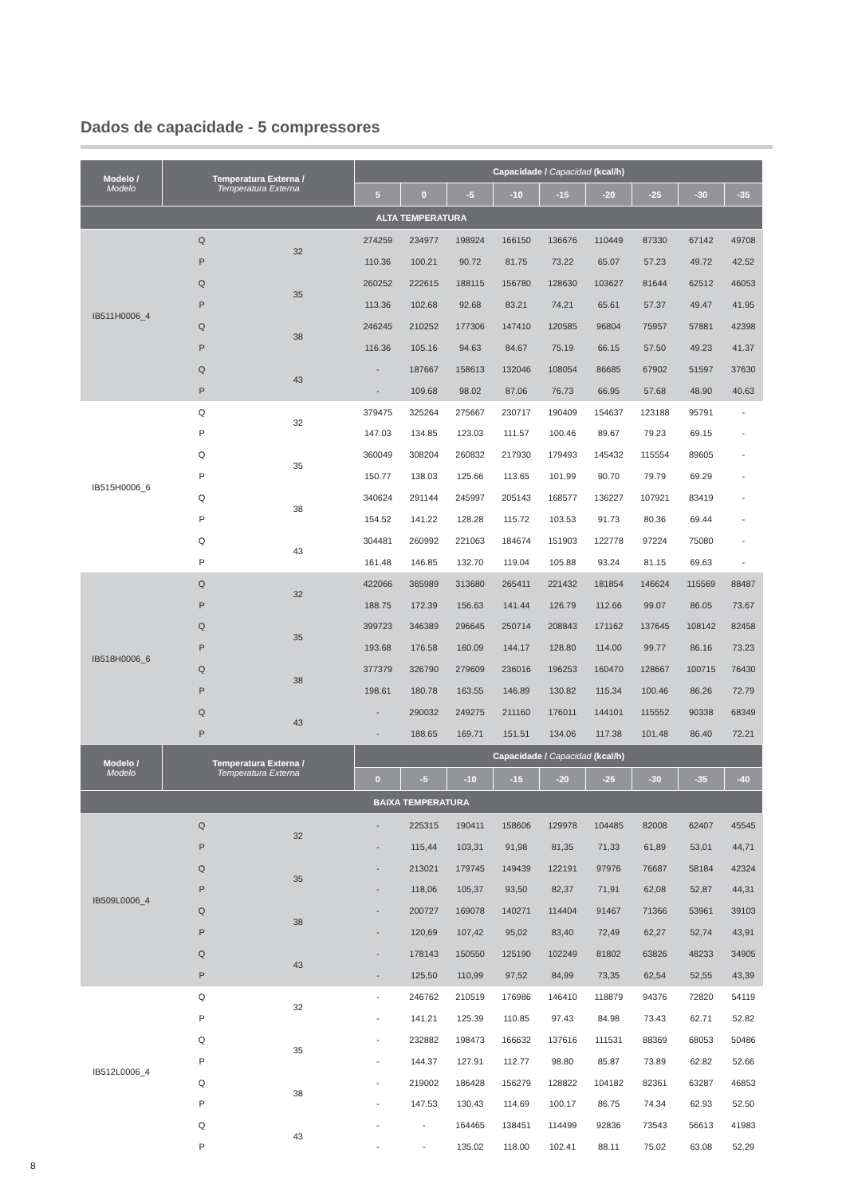Dados de capacidade - 5 compressores
| Modelo / Modelo | Temperatura Externa / Temperatura Externa | | Capacidade / Capacidad (kcal/h) | | | | | | | | |
| --- | --- | --- | --- | --- | --- | --- | --- | --- | --- | --- | --- |
| | | | 5 | 0 | -5 | -10 | -15 | -20 | -25 | -30 | -35 |
| ALTA TEMPERATURA | | | | | | | | | | | |
| IB511H0006_4 | Q | 32 | 274259 | 234977 | 198924 | 166150 | 136676 | 110449 | 87330 | 67142 | 49708 |
| | P | | 110.36 | 100.21 | 90.72 | 81.75 | 73.22 | 65.07 | 57.23 | 49.72 | 42.52 |
| | Q | 35 | 260252 | 222615 | 188115 | 156780 | 128630 | 103627 | 81644 | 62512 | 46053 |
| | P | | 113.36 | 102.68 | 92.68 | 83.21 | 74.21 | 65.61 | 57.37 | 49.47 | 41.95 |
| | Q | 38 | 246245 | 210252 | 177306 | 147410 | 120585 | 96804 | 75957 | 57881 | 42398 |
| | P | | 116.36 | 105.16 | 94.63 | 84.67 | 75.19 | 66.15 | 57.50 | 49.23 | 41.37 |
| | Q | 43 | - | 187667 | 158613 | 132046 | 108054 | 86685 | 67902 | 51597 | 37630 |
| | P | | - | 109.68 | 98.02 | 87.06 | 76.73 | 66.95 | 57.68 | 48.90 | 40.63 |
| IB515H0006_6 | Q | 32 | 379475 | 325264 | 275667 | 230717 | 190409 | 154637 | 123188 | 95791 | - |
| | P | | 147.03 | 134.85 | 123.03 | 111.57 | 100.46 | 89.67 | 79.23 | 69.15 | - |
| | Q | 35 | 360049 | 308204 | 260832 | 217930 | 179493 | 145432 | 115554 | 89605 | - |
| | P | | 150.77 | 138.03 | 125.66 | 113.65 | 101.99 | 90.70 | 79.79 | 69.29 | - |
| | Q | 38 | 340624 | 291144 | 245997 | 205143 | 168577 | 136227 | 107921 | 83419 | - |
| | P | | 154.52 | 141.22 | 128.28 | 115.72 | 103.53 | 91.73 | 80.36 | 69.44 | - |
| | Q | 43 | 304481 | 260992 | 221063 | 184674 | 151903 | 122778 | 97224 | 75080 | - |
| | P | | 161.48 | 146.85 | 132.70 | 119.04 | 105.88 | 93.24 | 81.15 | 69.63 | - |
| IB518H0006_6 | Q | 32 | 422066 | 365989 | 313680 | 265411 | 221432 | 181854 | 146624 | 115569 | 88487 |
| | P | | 188.75 | 172.39 | 156.63 | 141.44 | 126.79 | 112.66 | 99.07 | 86.05 | 73.67 |
| | Q | 35 | 399723 | 346389 | 296645 | 250714 | 208843 | 171162 | 137645 | 108142 | 82458 |
| | P | | 193.68 | 176.58 | 160.09 | 144.17 | 128.80 | 114.00 | 99.77 | 86.16 | 73.23 |
| | Q | 38 | 377379 | 326790 | 279609 | 236016 | 196253 | 160470 | 128667 | 100715 | 76430 |
| | P | | 198.61 | 180.78 | 163.55 | 146.89 | 130.82 | 115.34 | 100.46 | 86.26 | 72.79 |
| | Q | 43 | - | 290032 | 249275 | 211160 | 176011 | 144101 | 115552 | 90338 | 68349 |
| | P | | - | 188.65 | 169.71 | 151.51 | 134.06 | 117.38 | 101.48 | 86.40 | 72.21 |
| Modelo / Modelo | Temperatura Externa / Temperatura Externa | | Capacidade / Capacidad (kcal/h) | | | | | | | | |
| | | | 0 | -5 | -10 | -15 | -20 | -25 | -30 | -35 | -40 |
| BAIXA TEMPERATURA | | | | | | | | | | | |
| IB509L0006_4 | Q | 32 | - | 225315 | 190411 | 158606 | 129978 | 104485 | 82008 | 62407 | 45545 |
| | P | | - | 115,44 | 103,31 | 91,98 | 81,35 | 71,33 | 61,89 | 53,01 | 44,71 |
| | Q | 35 | - | 213021 | 179745 | 149439 | 122191 | 97976 | 76687 | 58184 | 42324 |
| | P | | - | 118,06 | 105,37 | 93,50 | 82,37 | 71,91 | 62,08 | 52,87 | 44,31 |
| | Q | 38 | - | 200727 | 169078 | 140271 | 114404 | 91467 | 71366 | 53961 | 39103 |
| | P | | - | 120,69 | 107,42 | 95,02 | 83,40 | 72,49 | 62,27 | 52,74 | 43,91 |
| | Q | 43 | - | 178143 | 150550 | 125190 | 102249 | 81802 | 63826 | 48233 | 34905 |
| | P | | - | 125,50 | 110,99 | 97,52 | 84,99 | 73,35 | 62,54 | 52,55 | 43,39 |
| IB512L0006_4 | Q | 32 | - | 246762 | 210519 | 176986 | 146410 | 118879 | 94376 | 72820 | 54119 |
| | P | | - | 141.21 | 125.39 | 110.85 | 97.43 | 84.98 | 73.43 | 62.71 | 52.82 |
| | Q | 35 | - | 232882 | 198473 | 166632 | 137616 | 111531 | 88369 | 68053 | 50486 |
| | P | | - | 144.37 | 127.91 | 112.77 | 98.80 | 85.87 | 73.89 | 62.82 | 52.66 |
| | Q | 38 | - | 219002 | 186428 | 156279 | 128822 | 104182 | 82361 | 63287 | 46853 |
| | P | | - | 147.53 | 130.43 | 114.69 | 100.17 | 86.75 | 74.34 | 62.93 | 52.50 |
| | Q | 43 | - | - | 164465 | 138451 | 114499 | 92836 | 73543 | 56613 | 41983 |
| | P | | - | - | 135.02 | 118.00 | 102.41 | 88.11 | 75.02 | 63.08 | 52.29 |
8